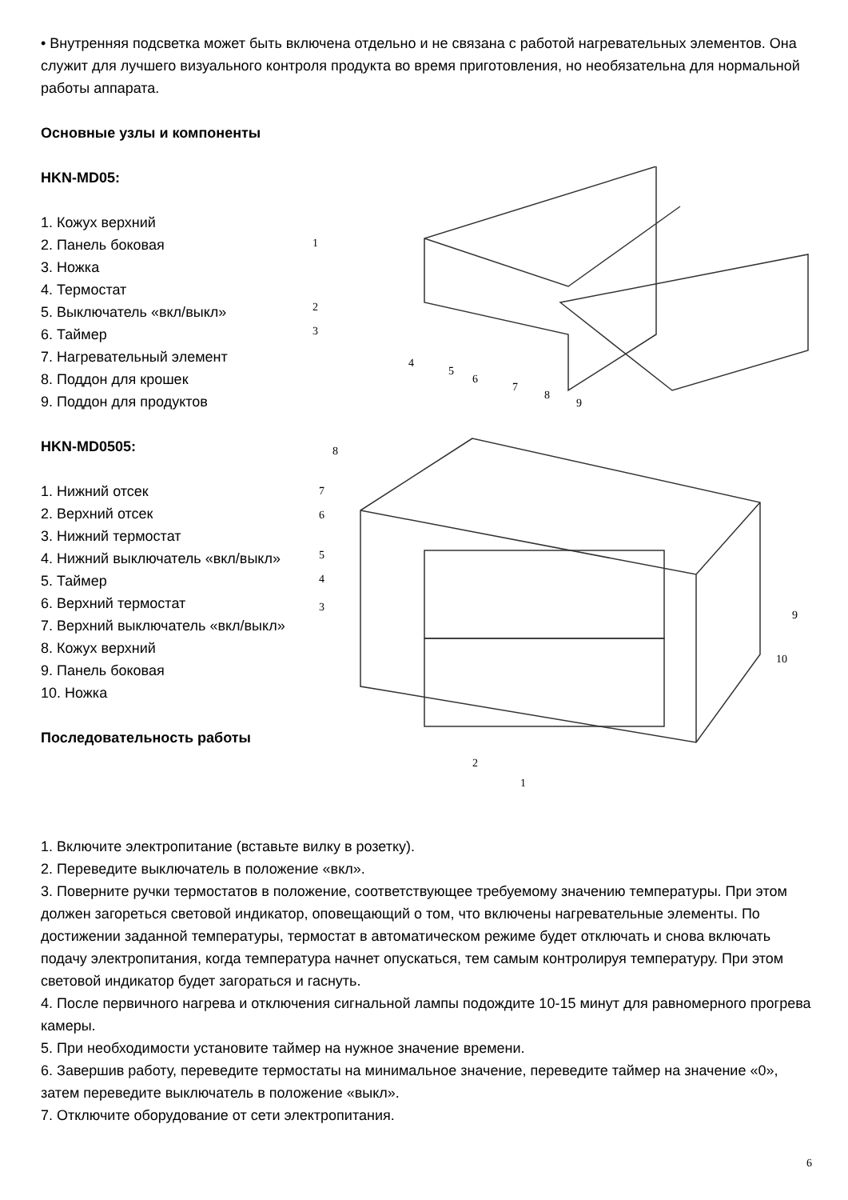• Внутренняя подсветка может быть включена отдельно и не связана с работой нагревательных элементов. Она служит для лучшего визуального контроля продукта во время приготовления, но необязательна для нормальной работы аппарата.
Основные узлы и компоненты
HKN-MD05:
1. Кожух верхний
2. Панель боковая
3. Ножка
4. Термостат
5. Выключатель «вкл/выкл»
6. Таймер
7. Нагревательный элемент
8. Поддон для крошек
9. Поддон для продуктов
HKN-MD0505:
1. Нижний отсек
2. Верхний отсек
3. Нижний термостат
4. Нижний выключатель «вкл/выкл»
5. Таймер
6. Верхний термостат
7. Верхний выключатель «вкл/выкл»
8. Кожух верхний
9. Панель боковая
10. Ножка
Последовательность работы
1
2
3
4
5
6
7
8
9
8
7
6
5
4
3
2
1
9
10
1. Включите электропитание (вставьте вилку в розетку).
2. Переведите выключатель в положение «вкл».
3. Поверните ручки термостатов в положение, соответствующее требуемому значению температуры. При этом должен загореться световой индикатор, оповещающий о том, что включены нагревательные элементы. По достижении заданной температуры, термостат в автоматическом режиме будет отключать и снова включать подачу электропитания, когда температура начнет опускаться, тем самым контролируя температуру. При этом световой индикатор будет загораться и гаснуть.
4. После первичного нагрева и отключения сигнальной лампы подождите 10-15 минут для равномерного прогрева камеры.
5. При необходимости установите таймер на нужное значение времени.
6. Завершив работу, переведите термостаты на минимальное значение, переведите таймер на значение «0», затем переведите выключатель в положение «выкл».
7. Отключите оборудование от сети электропитания.
6